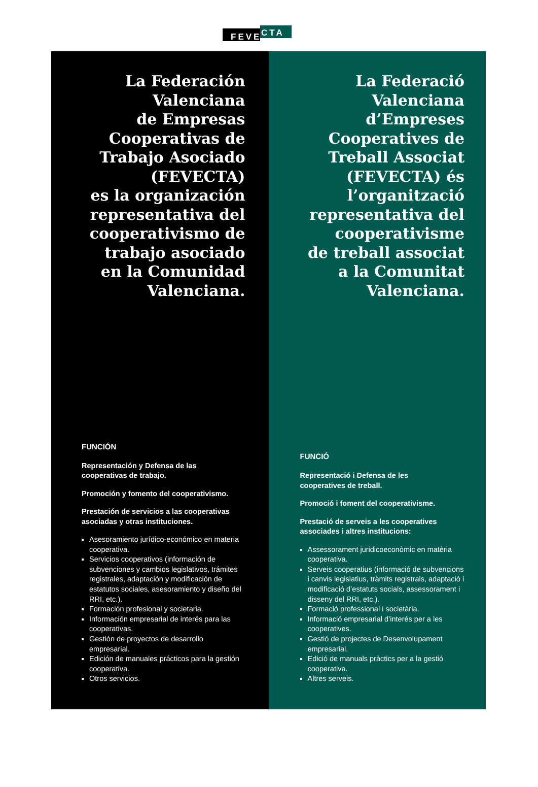FEVE
CTA
La Federación
Valenciana
de Empresas
Cooperativas de
Trabajo Asociado
(FEVECTA)
es la organización
representativa del
cooperativismo de
trabajo asociado
en la Comunidad
Valenciana.
FUNCIÓN
Representación y Defensa de las
cooperativas de trabajo.
Promoción y fomento del cooperativismo.
Prestación de servicios a las cooperativas asociadas y otras instituciones.
Asesoramiento jurídico-económico en materia cooperativa.
Servicios cooperativos (información de subvenciones y cambios legislativos, trámites registrales, adaptación y modificación de estatutos sociales, asesoramiento y diseño del RRI, etc.).
Formación profesional y societaria.
Información empresarial de interés para las cooperativas.
Gestión de proyectos de desarrollo empresarial.
Edición de manuales prácticos para la gestión cooperativa.
Otros servicios.
La Federació
Valenciana
d’Empreses
Cooperatives de
Treball Associat
(FEVECTA) és
l’organització
representativa del
cooperativisme
de treball associat
a la Comunitat
Valenciana.
FUNCIÓ
Representació i Defensa de les
cooperatives de treball.
Promoció i foment del cooperativisme.
Prestació de serveis a les cooperatives associades i altres institucions:
Assessorament juridicoeconòmic en matèria cooperativa.
Serveis cooperatius (informació de subvencions i canvis legislatius, tràmits registrals, adaptació i modificació d’estatuts socials, assessorament i disseny del RRI, etc.).
Formació professional i societària.
Informació empresarial d’interés per a les cooperatives.
Gestió de projectes de Desenvolupament empresarial.
Edició de manuals pràctics per a la gestió cooperativa.
Altres serveis.